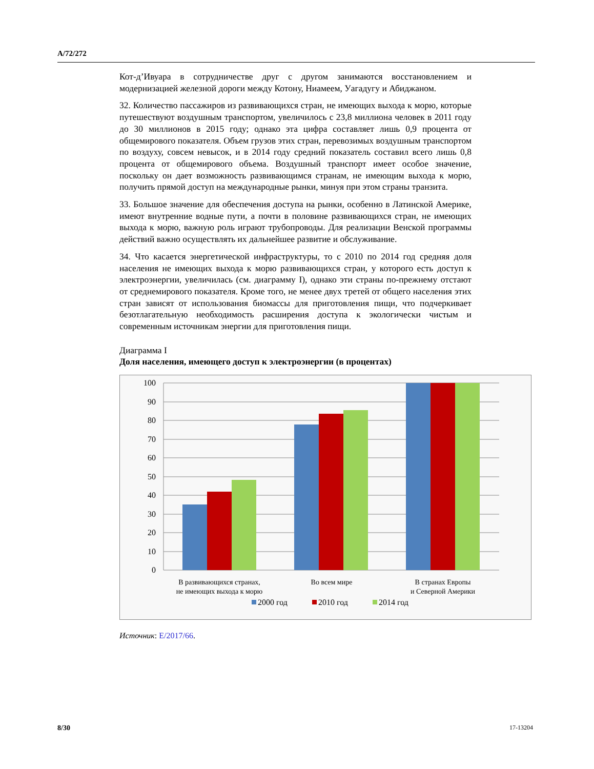A/72/272
Кот-д’Ивуара в сотрудничестве друг с другом занимаются восстановлением и модернизацией железной дороги между Котону, Ниамеем, Уагадугу и Абиджаном.
32. Количество пассажиров из развивающихся стран, не имеющих выхода к морю, которые путешествуют воздушным транспортом, увеличилось с 23,8 миллиона человек в 2011 году до 30 миллионов в 2015 году; однако эта цифра составляет лишь 0,9 процента от общемирового показателя. Объем грузов этих стран, перевозимых воздушным транспортом по воздуху, совсем невысок, и в 2014 году средний показатель составил всего лишь 0,8 процента от общемирового объема. Воздушный транспорт имеет особое значение, поскольку он дает возможность развивающимся странам, не имеющим выхода к морю, получить прямой доступ на международные рынки, минуя при этом страны транзита.
33. Большое значение для обеспечения доступа на рынки, особенно в Латинской Америке, имеют внутренние водные пути, а почти в половине развивающихся стран, не имеющих выхода к морю, важную роль играют трубопроводы. Для реализации Венской программы действий важно осуществлять их дальнейшее развитие и обслуживание.
34. Что касается энергетической инфраструктуры, то с 2010 по 2014 год средняя доля населения не имеющих выхода к морю развивающихся стран, у которого есть доступ к электроэнергии, увеличилась (см. диаграмму I), однако эти страны по-прежнему отстают от среднемирового показателя. Кроме того, не менее двух третей от общего населения этих стран зависят от использования биомассы для приготовления пищи, что подчеркивает безотлагательную необходимость расширения доступа к экологически чистым и современным источникам энергии для приготовления пищи.
Диаграмма I
Доля населения, имеющего доступ к электроэнергии (в процентах)
100
90
80
70
60
50
40
30
20
10
0
В развивающихся странах,
не имеющих выхода к морю
Во всем мире
В странах Европы
и Северной Америки
2000 год
2010 год
2014 год
Источник: E/2017/66.
8/30 17-13204